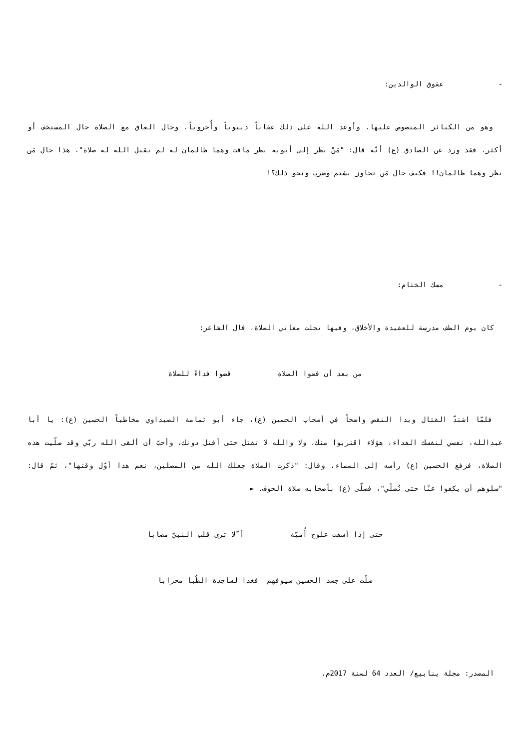- عقوق الوالدين:
وهو من الكبائر المنصوص عليها، وأوعد الله على ذلك عقاباً دنيوياً وأُخروياً، وحال العاق مع الصلاة حال المستخف أو أكثر، فقد ورد عن الصادق (ع) أنّه قال: "مَنْ نظر إلى أبويه نظر ماقت وهما ظالمان له لم يقبل الله له صلاة"، هذا حال مَن نظر وهما ظالمان!! فكيف حال مَن تجاوز بشتم وضرب ونحو ذلك؟!
- مسك الختام:
كان يوم الطف مدرسة للعقيدة والأخلاق، وفيها تجلت معاني الصلاة، قال الشاعر:
من بعد أن قضوا الصلاة قضوا فداءً للصلاة
فلمّا اشتدّ القتال وبدا النقص واضحاً في أصحاب الحسين (ع)، جاء أبو ثمامة الصيداوي مخاطباً الحسين (ع): يا أبا عبدالله، نفسي لنفسك الفداء، هؤلاء اقتربوا منك، ولا والله لا تقتل حتى أقتل دونك، وأحبّ أن ألقى الله ربّي وقد صلّيت هذه الصلاة، فرفع الحسين (ع) رأسه إلى السماء، وقال: "ذكرت الصلاة جعلك الله من المصلين، نعم هذا أوّل وقتها"، ثمّ قال: "سلوهم أن يكفوا عنّا حتى نُصلّي"، فصلّى (ع) بأصحابه صلاة الخوف. ►
حتى إذا أسفت علوج أُميّة أ ّلا ترى قلب النبيّ مصابا
صلّت على جسد الحسين سيوفهم فغدا لساجدة الظُبا محرابا
المصدر: مجلة ينابيع/ العدد 64 لسنة 2017م.